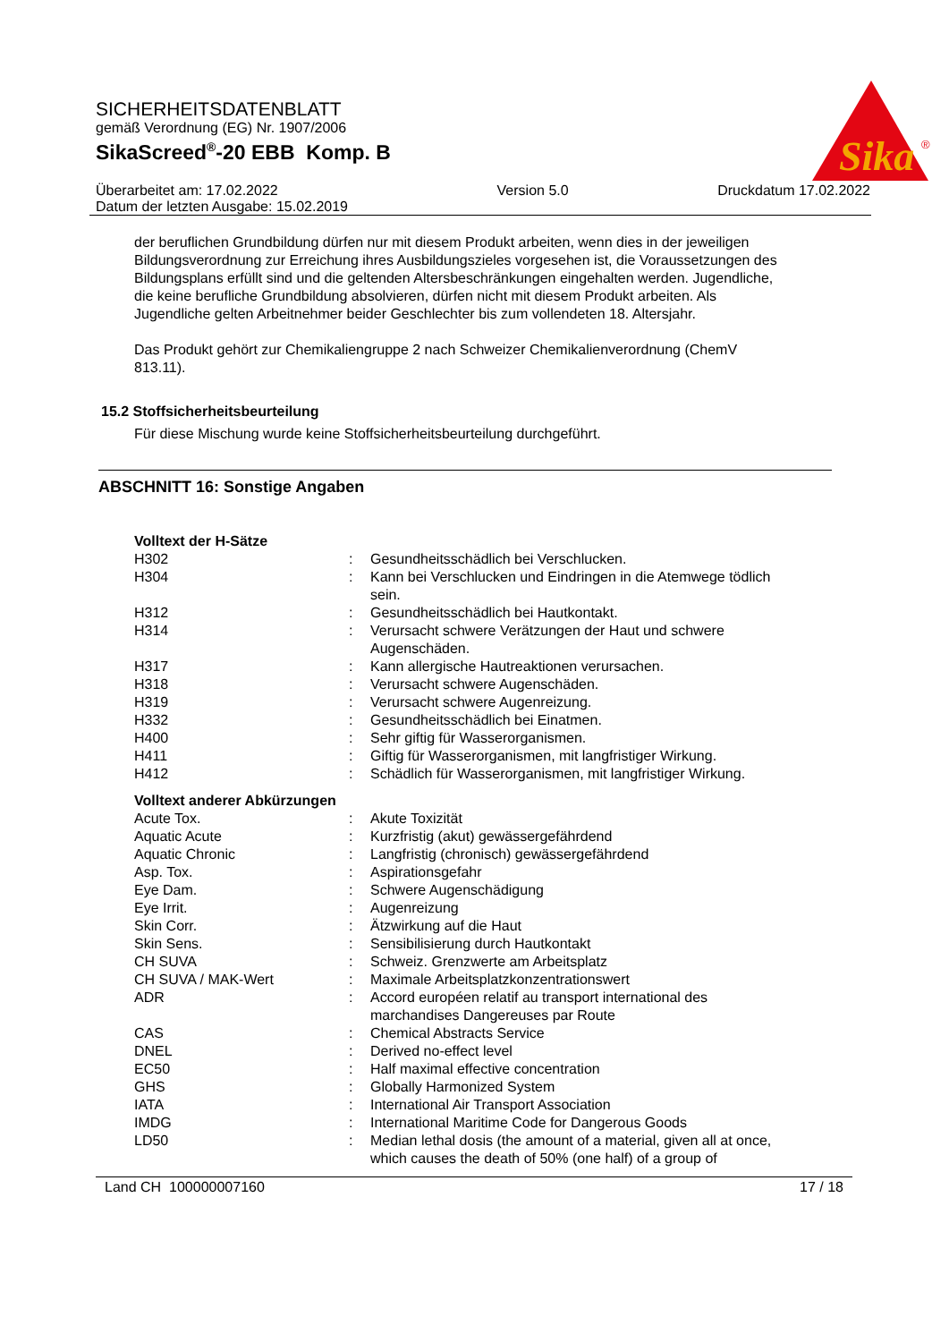Sika
®
SICHERHEITSDATENBLATT
gemäß Verordnung (EG) Nr. 1907/2006
SikaScreed<sup>®</sup>-20 EBB Komp. B
Überarbeitet am: 17.02.2022
Datum der letzten Ausgabe: 15.02.2019 Version 5.0 Druckdatum 17.02.2022
der beruflichen Grundbildung dürfen nur mit diesem Produkt arbeiten, wenn dies in der jeweiligen Bildungsverordnung zur Erreichung ihres Ausbildungszieles vorgesehen ist, die Voraussetzungen des Bildungsplans erfüllt sind und die geltenden Altersbeschränkungen eingehalten werden. Jugendliche, die keine berufliche Grundbildung absolvieren, dürfen nicht mit diesem Produkt arbeiten. Als Jugendliche gelten Arbeitnehmer beider Geschlechter bis zum vollendeten 18. Altersjahr.
Das Produkt gehört zur Chemikaliengruppe 2 nach Schweizer Chemikalienverordnung (ChemV 813.11).
15.2 Stoffsicherheitsbeurteilung
Für diese Mischung wurde keine Stoffsicherheitsbeurteilung durchgeführt.
ABSCHNITT 16: Sonstige Angaben
| Volltext der H-Sätze | | |
| H302 | : | Gesundheitsschädlich bei Verschlucken. |
| H304 | : | Kann bei Verschlucken und Eindringen in die Atemwege tödlich sein. |
| H312 | : | Gesundheitsschädlich bei Hautkontakt. |
| H314 | : | Verursacht schwere Verätzungen der Haut und schwere Augenschäden. |
| H317 | : | Kann allergische Hautreaktionen verursachen. |
| H318 | : | Verursacht schwere Augenschäden. |
| H319 | : | Verursacht schwere Augenreizung. |
| H332 | : | Gesundheitsschädlich bei Einatmen. |
| H400 | : | Sehr giftig für Wasserorganismen. |
| H411 | : | Giftig für Wasserorganismen, mit langfristiger Wirkung. |
| H412 | : | Schädlich für Wasserorganismen, mit langfristiger Wirkung. |
| Volltext anderer Abkürzungen | | |
| Acute Tox. | : | Akute Toxizität |
| Aquatic Acute | : | Kurzfristig (akut) gewässergefährdend |
| Aquatic Chronic | : | Langfristig (chronisch) gewässergefährdend |
| Asp. Tox. | : | Aspirationsgefahr |
| Eye Dam. | : | Schwere Augenschädigung |
| Eye Irrit. | : | Augenreizung |
| Skin Corr. | : | Ätzwirkung auf die Haut |
| Skin Sens. | : | Sensibilisierung durch Hautkontakt |
| CH SUVA | : | Schweiz. Grenzwerte am Arbeitsplatz |
| CH SUVA / MAK-Wert | : | Maximale Arbeitsplatzkonzentrationswert |
| ADR | : | Accord européen relatif au transport international des marchandises Dangereuses par Route |
| CAS | : | Chemical Abstracts Service |
| DNEL | : | Derived no-effect level |
| EC50 | : | Half maximal effective concentration |
| GHS | : | Globally Harmonized System |
| IATA | : | International Air Transport Association |
| IMDG | : | International Maritime Code for Dangerous Goods |
| LD50 | : | Median lethal dosis (the amount of a material, given all at once, which causes the death of 50% (one half) of a group of |
Land CH 100000007160 17 / 18